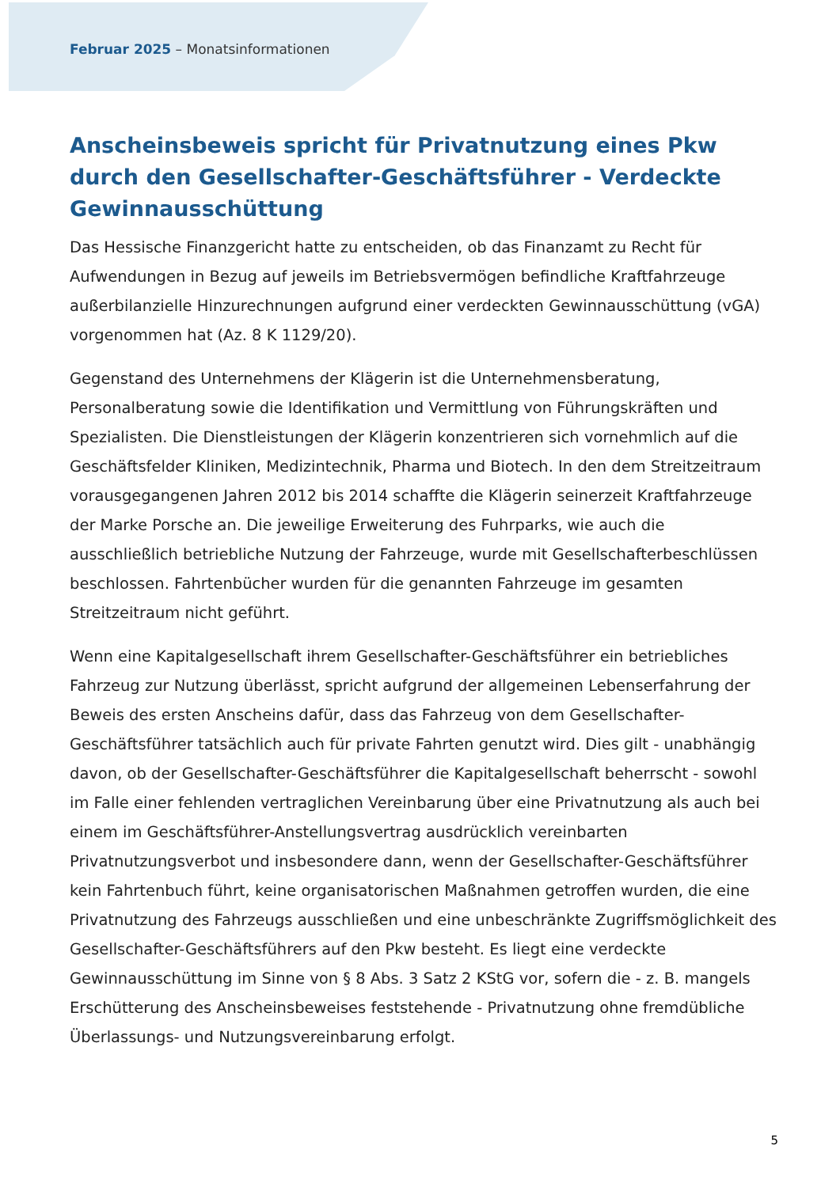Februar 2025 – Monatsinformationen
Anscheinsbeweis spricht für Privatnutzung eines Pkw durch den Gesellschafter-Geschäftsführer - Verdeckte Gewinnausschüttung
Das Hessische Finanzgericht hatte zu entscheiden, ob das Finanzamt zu Recht für Aufwendungen in Bezug auf jeweils im Betriebsvermögen befindliche Kraftfahrzeuge außerbilanzielle Hinzurechnungen aufgrund einer verdeckten Gewinnausschüttung (vGA) vorgenommen hat (Az. 8 K 1129/20).
Gegenstand des Unternehmens der Klägerin ist die Unternehmensberatung, Personalberatung sowie die Identifikation und Vermittlung von Führungskräften und Spezialisten. Die Dienstleistungen der Klägerin konzentrieren sich vornehmlich auf die Geschäftsfelder Kliniken, Medizintechnik, Pharma und Biotech. In den dem Streitzeitraum vorausgegangenen Jahren 2012 bis 2014 schaffte die Klägerin seinerzeit Kraftfahrzeuge der Marke Porsche an. Die jeweilige Erweiterung des Fuhrparks, wie auch die ausschließlich betriebliche Nutzung der Fahrzeuge, wurde mit Gesellschafterbeschlüssen beschlossen. Fahrtenbücher wurden für die genannten Fahrzeuge im gesamten Streitzeitraum nicht geführt.
Wenn eine Kapitalgesellschaft ihrem Gesellschafter-Geschäftsführer ein betriebliches Fahrzeug zur Nutzung überlässt, spricht aufgrund der allgemeinen Lebenserfahrung der Beweis des ersten Anscheins dafür, dass das Fahrzeug von dem Gesellschafter-Geschäftsführer tatsächlich auch für private Fahrten genutzt wird. Dies gilt - unabhängig davon, ob der Gesellschafter-Geschäftsführer die Kapitalgesellschaft beherrscht - sowohl im Falle einer fehlenden vertraglichen Vereinbarung über eine Privatnutzung als auch bei einem im Geschäftsführer-Anstellungsvertrag ausdrücklich vereinbarten Privatnutzungsverbot und insbesondere dann, wenn der Gesellschafter-Geschäftsführer kein Fahrtenbuch führt, keine organisatorischen Maßnahmen getroffen wurden, die eine Privatnutzung des Fahrzeugs ausschließen und eine unbeschränkte Zugriffsmöglichkeit des Gesellschafter-Geschäftsführers auf den Pkw besteht. Es liegt eine verdeckte Gewinnausschüttung im Sinne von § 8 Abs. 3 Satz 2 KStG vor, sofern die - z. B. mangels Erschütterung des Anscheinsbeweises feststehende - Privatnutzung ohne fremdübliche Überlassungs- und Nutzungsvereinbarung erfolgt.
5